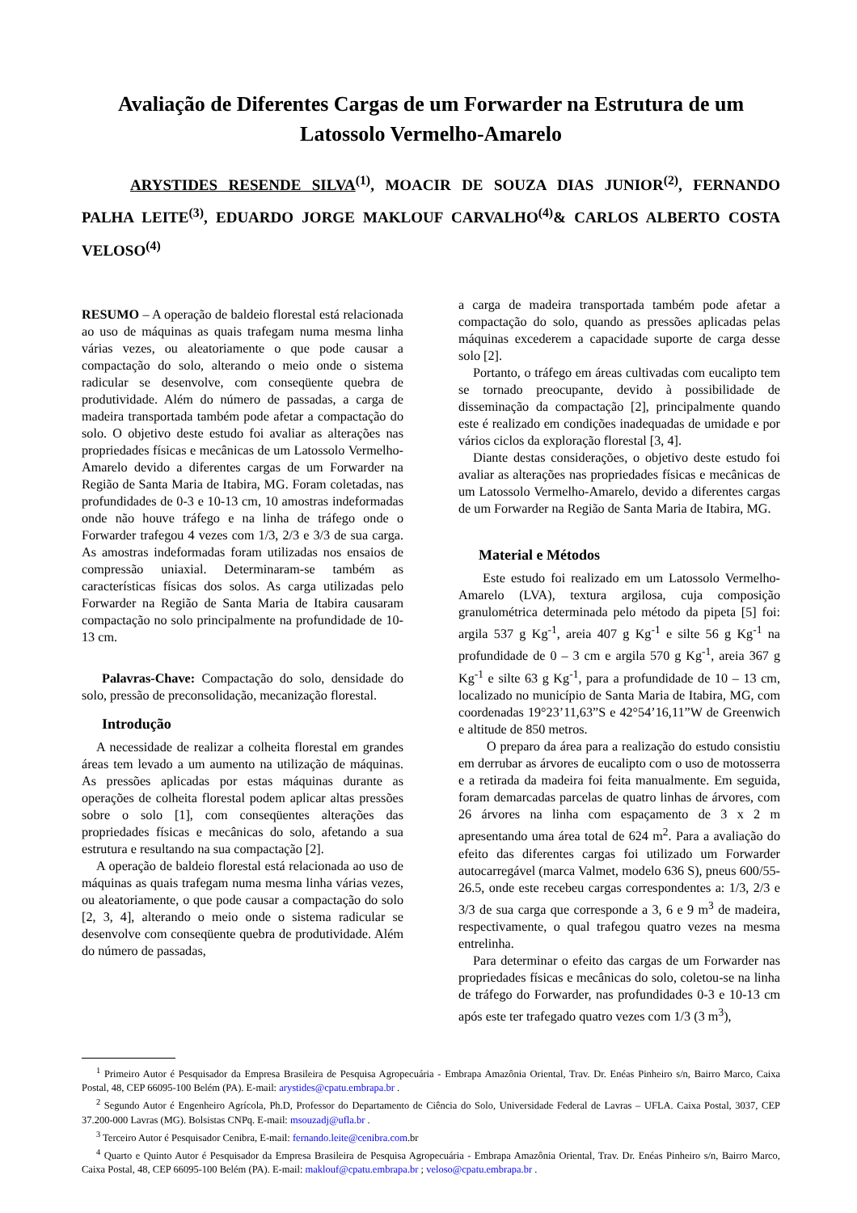Avaliação de Diferentes Cargas de um Forwarder na Estrutura de um Latossolo Vermelho-Amarelo
ARYSTIDES RESENDE SILVA<sup>(1)</sup>, MOACIR DE SOUZA DIAS JUNIOR<sup>(2)</sup>, FERNANDO PALHA LEITE<sup>(3)</sup>, EDUARDO JORGE MAKLOUF CARVALHO<sup>(4)</sup>& CARLOS ALBERTO COSTA VELOSO<sup>(4)</sup>
RESUMO – A operação de baldeio florestal está relacionada ao uso de máquinas as quais trafegam numa mesma linha várias vezes, ou aleatoriamente o que pode causar a compactação do solo, alterando o meio onde o sistema radicular se desenvolve, com conseqüente quebra de produtividade. Além do número de passadas, a carga de madeira transportada também pode afetar a compactação do solo. O objetivo deste estudo foi avaliar as alterações nas propriedades físicas e mecânicas de um Latossolo Vermelho-Amarelo devido a diferentes cargas de um Forwarder na Região de Santa Maria de Itabira, MG. Foram coletadas, nas profundidades de 0-3 e 10-13 cm, 10 amostras indeformadas onde não houve tráfego e na linha de tráfego onde o Forwarder trafegou 4 vezes com 1/3, 2/3 e 3/3 de sua carga. As amostras indeformadas foram utilizadas nos ensaios de compressão uniaxial. Determinaram-se também as características físicas dos solos. As carga utilizadas pelo Forwarder na Região de Santa Maria de Itabira causaram compactação no solo principalmente na profundidade de 10-13 cm.
Palavras-Chave: Compactação do solo, densidade do solo, pressão de preconsolidação, mecanização florestal.
Introdução
A necessidade de realizar a colheita florestal em grandes áreas tem levado a um aumento na utilização de máquinas. As pressões aplicadas por estas máquinas durante as operações de colheita florestal podem aplicar altas pressões sobre o solo [1], com conseqüentes alterações das propriedades físicas e mecânicas do solo, afetando a sua estrutura e resultando na sua compactação [2].
A operação de baldeio florestal está relacionada ao uso de máquinas as quais trafegam numa mesma linha várias vezes, ou aleatoriamente, o que pode causar a compactação do solo [2, 3, 4], alterando o meio onde o sistema radicular se desenvolve com conseqüente quebra de produtividade. Além do número de passadas,
a carga de madeira transportada também pode afetar a compactação do solo, quando as pressões aplicadas pelas máquinas excederem a capacidade suporte de carga desse solo [2].
Portanto, o tráfego em áreas cultivadas com eucalipto tem se tornado preocupante, devido à possibilidade de disseminação da compactação [2], principalmente quando este é realizado em condições inadequadas de umidade e por vários ciclos da exploração florestal [3, 4].
Diante destas considerações, o objetivo deste estudo foi avaliar as alterações nas propriedades físicas e mecânicas de um Latossolo Vermelho-Amarelo, devido a diferentes cargas de um Forwarder na Região de Santa Maria de Itabira, MG.
Material e Métodos
Este estudo foi realizado em um Latossolo Vermelho-Amarelo (LVA), textura argilosa, cuja composição granulométrica determinada pelo método da pipeta [5] foi: argila 537 g Kg<sup>-1</sup>, areia 407 g Kg<sup>-1</sup> e silte 56 g Kg<sup>-1</sup> na profundidade de 0 – 3 cm e argila 570 g Kg<sup>-1</sup>, areia 367 g Kg<sup>-1</sup> e silte 63 g Kg<sup>-1</sup>, para a profundidade de 10 – 13 cm, localizado no município de Santa Maria de Itabira, MG, com coordenadas 19°23’11,63”S e 42°54’16,11”W de Greenwich e altitude de 850 metros.
O preparo da área para a realização do estudo consistiu em derrubar as árvores de eucalipto com o uso de motosserra e a retirada da madeira foi feita manualmente. Em seguida, foram demarcadas parcelas de quatro linhas de árvores, com 26 árvores na linha com espaçamento de 3 x 2 m apresentando uma área total de 624 m<sup>2</sup>. Para a avaliação do efeito das diferentes cargas foi utilizado um Forwarder autocarregável (marca Valmet, modelo 636 S), pneus 600/55-26.5, onde este recebeu cargas correspondentes a: 1/3, 2/3 e 3/3 de sua carga que corresponde a 3, 6 e 9 m<sup>3</sup> de madeira, respectivamente, o qual trafegou quatro vezes na mesma entrelinha.
Para determinar o efeito das cargas de um Forwarder nas propriedades físicas e mecânicas do solo, coletou-se na linha de tráfego do Forwarder, nas profundidades 0-3 e 10-13 cm após este ter trafegado quatro vezes com 1/3 (3 m<sup>3</sup>),
<sup>1</sup> Primeiro Autor é Pesquisador da Empresa Brasileira de Pesquisa Agropecuária - Embrapa Amazônia Oriental, Trav. Dr. Enéas Pinheiro s/n, Bairro Marco, Caixa Postal, 48, CEP 66095-100 Belém (PA). E-mail: arystides@cpatu.embrapa.br .
<sup>2</sup> Segundo Autor é Engenheiro Agrícola, Ph.D, Professor do Departamento de Ciência do Solo, Universidade Federal de Lavras – UFLA. Caixa Postal, 3037, CEP 37.200-000 Lavras (MG). Bolsistas CNPq. E-mail: msouzadj@ufla.br .
<sup>3</sup> Terceiro Autor é Pesquisador Cenibra, E-mail: fernando.leite@cenibra.com.br
<sup>4</sup> Quarto e Quinto Autor é Pesquisador da Empresa Brasileira de Pesquisa Agropecuária - Embrapa Amazônia Oriental, Trav. Dr. Enéas Pinheiro s/n, Bairro Marco, Caixa Postal, 48, CEP 66095-100 Belém (PA). E-mail: maklouf@cpatu.embrapa.br ; veloso@cpatu.embrapa.br .